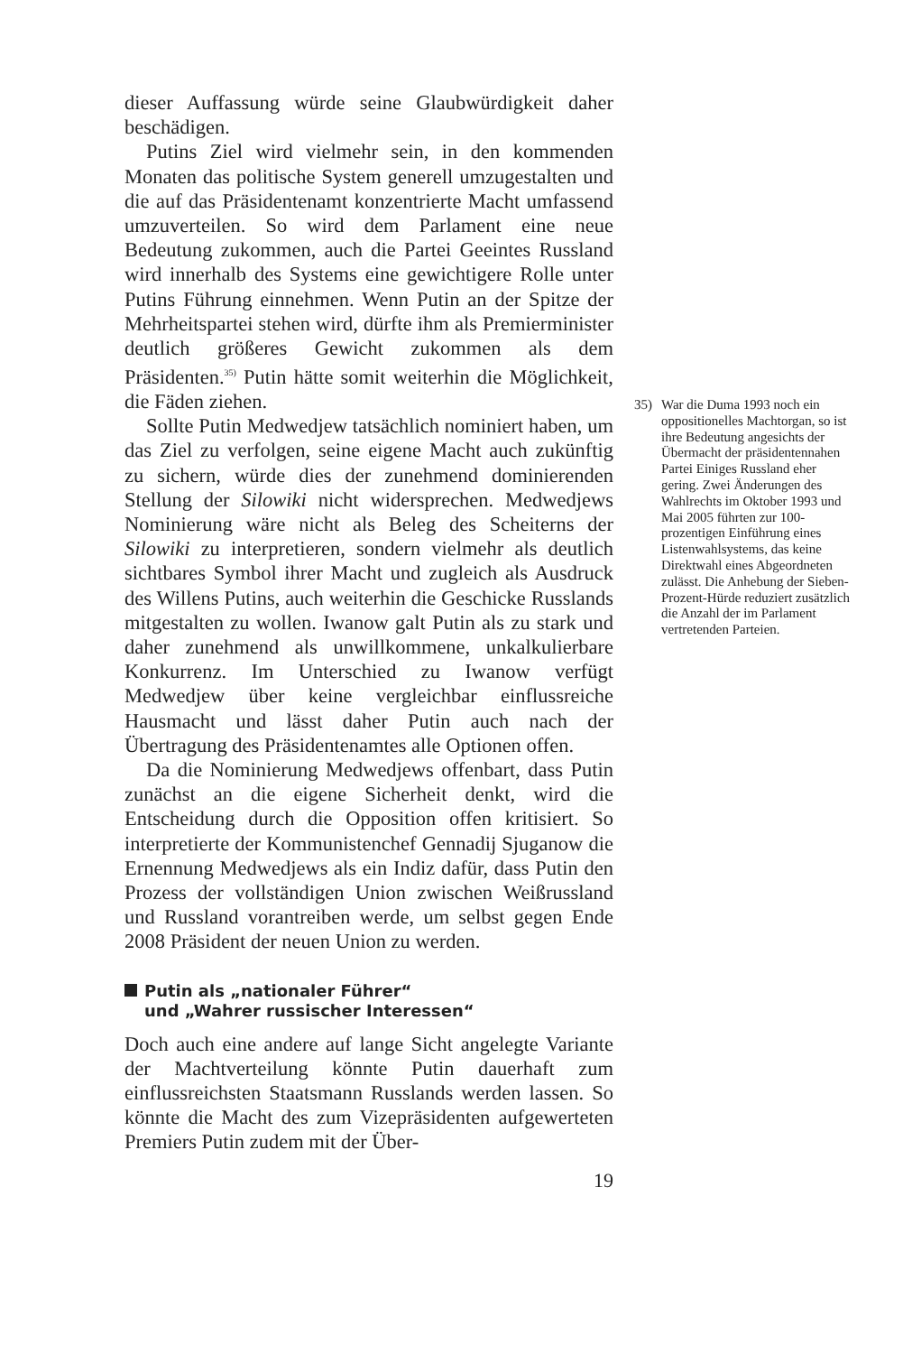dieser Auffassung würde seine Glaubwürdigkeit daher beschädigen.
Putins Ziel wird vielmehr sein, in den kommenden Monaten das politische System generell umzugestalten und die auf das Präsidentenamt konzentrierte Macht umfassend umzuverteilen. So wird dem Parlament eine neue Bedeutung zukommen, auch die Partei Geeintes Russland wird innerhalb des Systems eine gewichtigere Rolle unter Putins Führung einnehmen. Wenn Putin an der Spitze der Mehrheitspartei stehen wird, dürfte ihm als Premierminister deutlich größeres Gewicht zukommen als dem Präsidenten.<sup>35)</sup> Putin hätte somit weiterhin die Möglichkeit, die Fäden ziehen.
Sollte Putin Medwedjew tatsächlich nominiert haben, um das Ziel zu verfolgen, seine eigene Macht auch zukünftig zu sichern, würde dies der zunehmend dominierenden Stellung der Silowiki nicht widersprechen. Medwedjews Nominierung wäre nicht als Beleg des Scheiterns der Silowiki zu interpretieren, sondern vielmehr als deutlich sichtbares Symbol ihrer Macht und zugleich als Ausdruck des Willens Putins, auch weiterhin die Geschicke Russlands mitgestalten zu wollen. Iwanow galt Putin als zu stark und daher zunehmend als unwillkommene, unkalkulierbare Konkurrenz. Im Unterschied zu Iwanow verfügt Medwedjew über keine vergleichbar einflussreiche Hausmacht und lässt daher Putin auch nach der Übertragung des Präsidentenamtes alle Optionen offen.
Da die Nominierung Medwedjews offenbart, dass Putin zunächst an die eigene Sicherheit denkt, wird die Entscheidung durch die Opposition offen kritisiert. So interpretierte der Kommunistenchef Gennadij Sjuganow die Ernennung Medwedjews als ein Indiz dafür, dass Putin den Prozess der vollständigen Union zwischen Weißrussland und Russland vorantreiben werde, um selbst gegen Ende 2008 Präsident der neuen Union zu werden.
Putin als „nationaler Führer“
und „Wahrer russischer Interessen“
Doch auch eine andere auf lange Sicht angelegte Variante der Machtverteilung könnte Putin dauerhaft zum einflussreichsten Staatsmann Russlands werden lassen. So könnte die Macht des zum Vizepräsidenten aufgewerteten Premiers Putin zudem mit der Über-
35)
War die Duma 1993 noch ein oppositionelles Machtorgan, so ist ihre Bedeutung angesichts der Übermacht der präsidentennahen Partei Einiges Russland eher gering. Zwei Änderungen des Wahlrechts im Oktober 1993 und Mai 2005 führten zur 100-prozentigen Einführung eines Listenwahlsystems, das keine Direktwahl eines Abgeordneten zulässt. Die Anhebung der Sieben-Prozent-Hürde reduziert zusätzlich die Anzahl der im Parlament vertretenden Parteien.
19